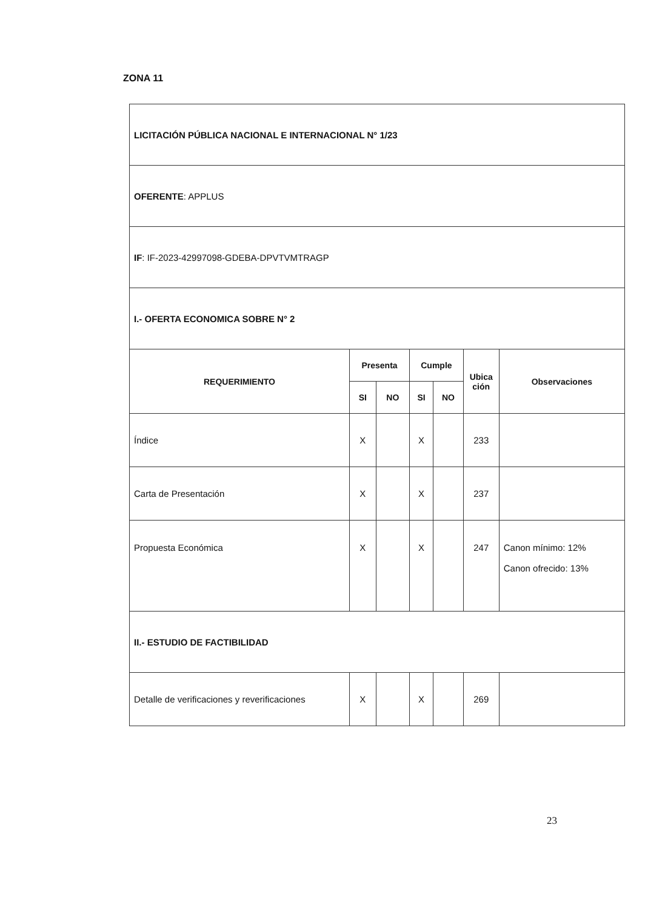ZONA 11
| LICITACIÓN PÚBLICA NACIONAL E INTERNACIONAL N° 1/23 | | | | | | |
| OFERENTE : APPLUS | | | | | | |
| IF : IF-2023-42997098-GDEBA-DPVTVMTRAGP | | | | | | |
| I.- OFERTA ECONOMICA SOBRE N° 2 | | | | | | |
| REQUERIMIENTO | Presenta | | Cumple | | Ubica ción | Observaciones |
| | SI | NO | SI | NO | | |
| Índice | X | | X | | 233 | |
| Carta de Presentación | X | | X | | 237 | |
| Propuesta Económica | X | | X | | 247 | Canon mínimo: 12% Canon ofrecido: 13% |
| II.- ESTUDIO DE FACTIBILIDAD | | | | | | |
| Detalle de verificaciones y reverificaciones | X | | X | | 269 | |
23